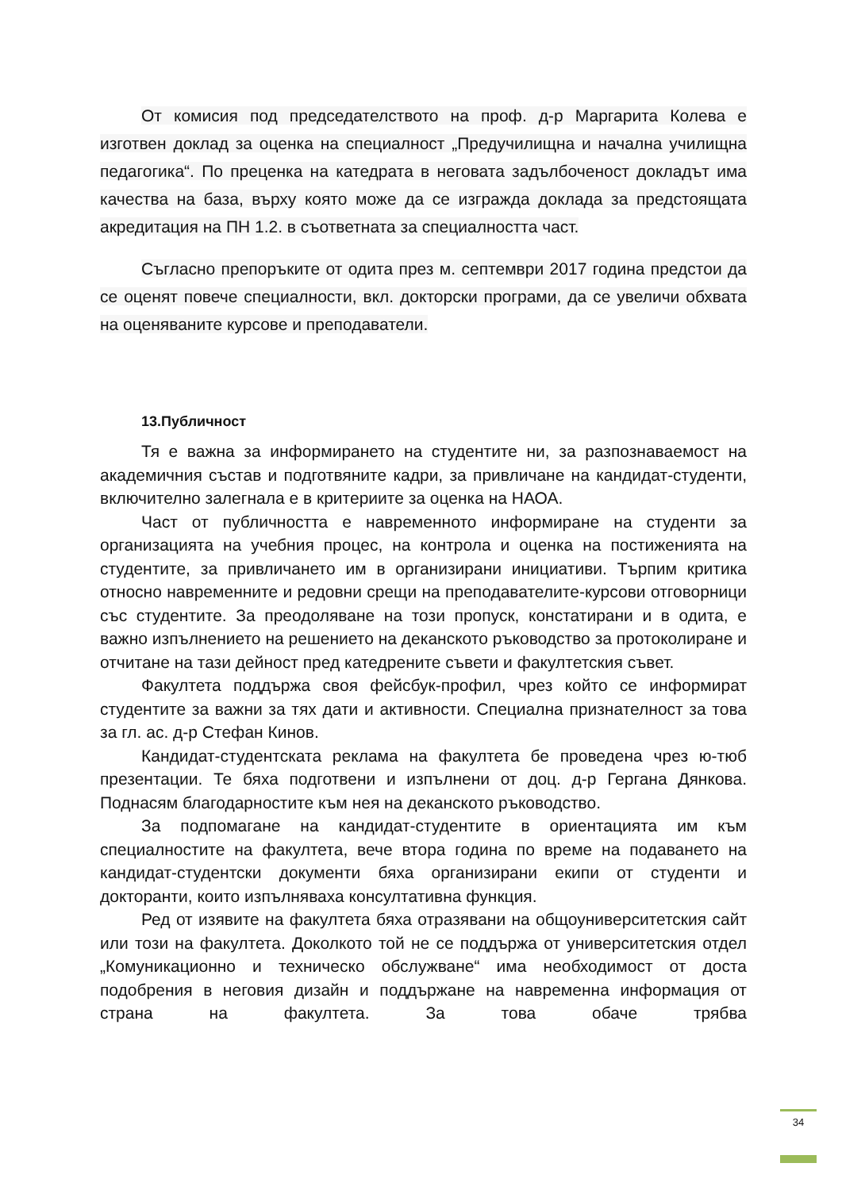От комисия под председателството на проф. д-р Маргарита Колева е изготвен доклад за оценка на специалност „Предучилищна и начална училищна педагогика“. По преценка на катедрата в неговата задълбоченост докладът има качества на база, върху която може да се изгражда доклада за предстоящата акредитация на ПН 1.2. в съответната за специалността част.
Съгласно препоръките от одита през м. септември 2017 година предстои да се оценят повече специалности, вкл. докторски програми, да се увеличи обхвата на оценяваните курсове и преподаватели.
13.Публичност
Тя е важна за информирането на студентите ни, за разпознаваемост на академичния състав и подготвяните кадри, за привличане на кандидат-студенти, включително залегнала е в критериите за оценка на НАОА.
Част от публичността е навременното информиране на студенти за организацията на учебния процес, на контрола и оценка на постиженията на студентите, за привличането им в организирани инициативи. Търпим критика относно навременните и редовни срещи на преподавателите-курсови отговорници със студентите. За преодоляване на този пропуск, констатирани и в одита, е важно изпълнението на решението на деканското ръководство за протоколиране и отчитане на тази дейност пред катедрените съвети и факултетския съвет.
Факултета поддържа своя фейсбук-профил, чрез който се информират студентите за важни за тях дати и активности. Специална признателност за това за гл. ас. д-р Стефан Кинов.
Кандидат-студентската реклама на факултета бе проведена чрез ю-тюб презентации. Те бяха подготвени и изпълнени от доц. д-р Гергана Дянкова. Поднасям благодарностите към нея на деканското ръководство.
За подпомагане на кандидат-студентите в ориентацията им към специалностите на факултета, вече втора година по време на подаването на кандидат-студентски документи бяха организирани екипи от студенти и докторанти, които изпълняваха консултативна функция.
Ред от изявите на факултета бяха отразявани на общоуниверситетския сайт или този на факултета. Доколкото той не се поддържа от университетския отдел „Комуникационно и техническо обслужване“ има необходимост от доста подобрения в неговия дизайн и поддържане на навременна информация от страна на факултета. За това обаче трябва
34